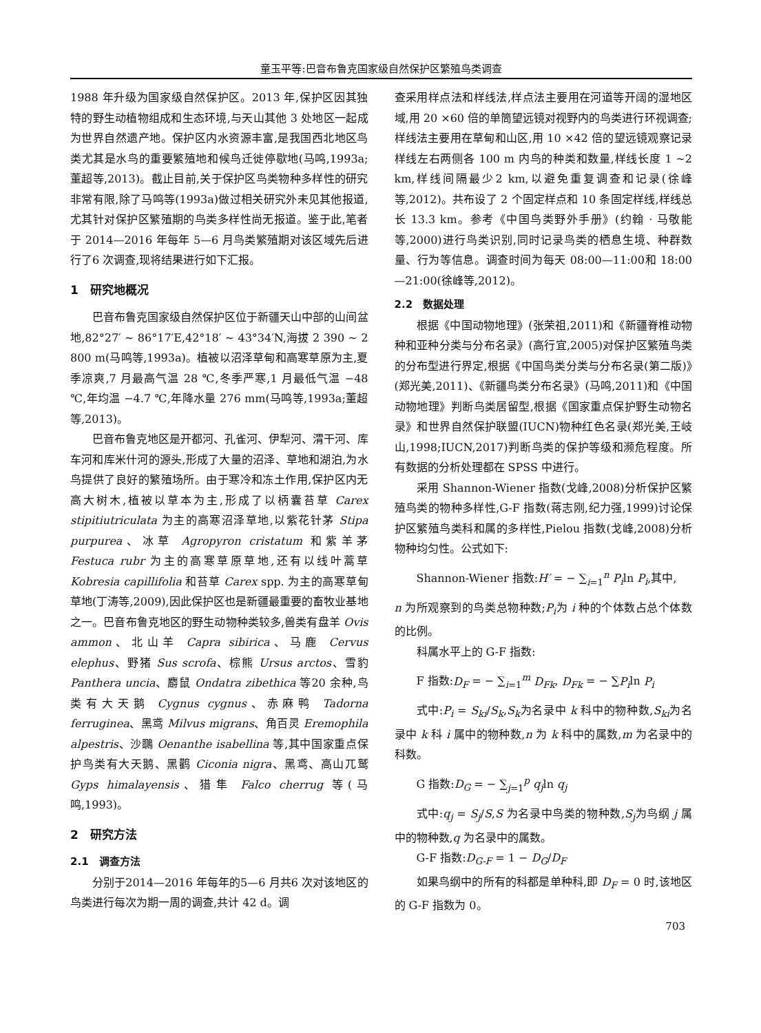童玉平等:巴音布鲁克国家级自然保护区繁殖鸟类调查
1988 年升级为国家级自然保护区。2013 年,保护区因其独特的野生动植物组成和生态环境,与天山其他 3 处地区一起成为世界自然遗产地。保护区内水资源丰富,是我国西北地区鸟类尤其是水鸟的重要繁殖地和候鸟迁徙停歇地(马鸣,1993a;董超等,2013)。截止目前,关于保护区鸟类物种多样性的研究非常有限,除了马鸣等(1993a)做过相关研究外未见其他报道,尤其针对保护区繁殖期的鸟类多样性尚无报道。鉴于此,笔者于 2014—2016 年每年 5—6 月鸟类繁殖期对该区域先后进行了6 次调查,现将结果进行如下汇报。
1　研究地概况
巴音布鲁克国家级自然保护区位于新疆天山中部的山间盆地,82°27′ ~ 86°17′E,42°18′ ~ 43°34′N,海拔 2 390 ~ 2 800 m(马鸣等,1993a)。植被以沼泽草甸和高寒草原为主,夏季凉爽,7 月最高气温 28 ℃,冬季严寒,1 月最低气温 −48 ℃,年均温 −4.7 ℃,年降水量 276 mm(马鸣等,1993a;董超等,2013)。
巴音布鲁克地区是开都河、孔雀河、伊犁河、渭干河、库车河和库米什河的源头,形成了大量的沼泽、草地和湖泊,为水鸟提供了良好的繁殖场所。由于寒冷和冻土作用,保护区内无高大树木,植被以草本为主,形成了以柄囊苔草 Carex stipitiutriculata 为主的高寒沼泽草地,以紫花针茅 Stipa purpurea、冰草 Agropyron cristatum 和紫羊茅 Festuca rubr 为主的高寒草原草地,还有以线叶蒿草 Kobresia capillifolia 和苔草 Carex spp. 为主的高寒草甸草地(丁涛等,2009),因此保护区也是新疆最重要的畜牧业基地之一。巴音布鲁克地区的野生动物种类较多,兽类有盘羊 Ovis ammon、北山羊 Capra sibirica、马鹿 Cervus elephus、野猪 Sus scrofa、棕熊 Ursus arctos、雪豹 Panthera uncia、麝鼠 Ondatra zibethica 等20 余种,鸟类有大天鹅 Cygnus cygnus、赤麻鸭 Tadorna ferruginea、黑鸢 Milvus migrans、角百灵 Eremophila alpestris、沙䳭 Oenanthe isabellina 等,其中国家重点保护鸟类有大天鹅、黑鹳 Ciconia nigra、黑鸢、高山兀鹫 Gyps himalayensis、猎隼 Falco cherrug 等(马鸣,1993)。
2　研究方法
2.1　调查方法
分别于2014—2016 年每年的5—6 月共6 次对该地区的鸟类进行每次为期一周的调查,共计 42 d。调
查采用样点法和样线法,样点法主要用在河道等开阔的湿地区域,用 20 ×60 倍的单筒望远镜对视野内的鸟类进行环视调查;样线法主要用在草甸和山区,用 10 ×42 倍的望远镜观察记录样线左右两侧各 100 m 内鸟的种类和数量,样线长度 1 ~2 km,样线间隔最少2 km,以避免重复调查和记录(徐峰等,2012)。共布设了 2 个固定样点和 10 条固定样线,样线总长 13.3 km。参考《中国鸟类野外手册》(约翰 · 马敬能等,2000)进行鸟类识别,同时记录鸟类的栖息生境、种群数量、行为等信息。调查时间为每天 08:00—11:00和 18:00—21:00(徐峰等,2012)。
2.2　数据处理
根据《中国动物地理》(张荣祖,2011)和《新疆脊椎动物种和亚种分类与分布名录》(高行宜,2005)对保护区繁殖鸟类的分布型进行界定,根据《中国鸟类分类与分布名录(第二版)》(郑光美,2011)、《新疆鸟类分布名录》(马鸣,2011)和《中国动物地理》判断鸟类居留型,根据《国家重点保护野生动物名录》和世界自然保护联盟(IUCN)物种红色名录(郑光美,王岐山,1998;IUCN,2017)判断鸟类的保护等级和濒危程度。所有数据的分析处理都在 SPSS 中进行。
采用 Shannon-Wiener 指数(戈峰,2008)分析保护区繁殖鸟类的物种多样性,G-F 指数(蒋志刚,纪力强,1999)讨论保护区繁殖鸟类科和属的多样性,Pielou 指数(戈峰,2008)分析物种均匀性。公式如下:
Shannon-Wiener 指数:H′ = − ∑<sub>i=1</sub><sup>n</sup> P<sub>i</sub>ln P<sub>i</sub>,其中,
n 为所观察到的鸟类总物种数;P<sub>i</sub>为 i 种的个体数占总个体数的比例。
科属水平上的 G-F 指数:
F 指数:D<sub>F</sub> = − ∑<sub>i=1</sub><sup>m</sup> D<sub>Fk</sub>, D<sub>Fk</sub> = − ∑P<sub>i</sub>ln P<sub>i</sub>
式中:P<sub>i</sub> = S<sub>ki</sub>/S<sub>k</sub>,S<sub>k</sub>为名录中 k 科中的物种数,S<sub>ki</sub>为名录中 k 科 i 属中的物种数,n 为 k 科中的属数,m 为名录中的科数。
G 指数:D<sub>G</sub> = − ∑<sub>j=1</sub><sup>p</sup> q<sub>j</sub>ln q<sub>j</sub>
式中:q<sub>j</sub> = S<sub>j</sub>/S,S 为名录中鸟类的物种数,S<sub>j</sub>为鸟纲 j 属中的物种数,q 为名录中的属数。
G-F 指数:D<sub>G-F</sub> = 1 − D<sub>G</sub>/D<sub>F</sub>
如果鸟纲中的所有的科都是单种科,即 D<sub>F</sub> = 0 时,该地区的 G-F 指数为 0。
703